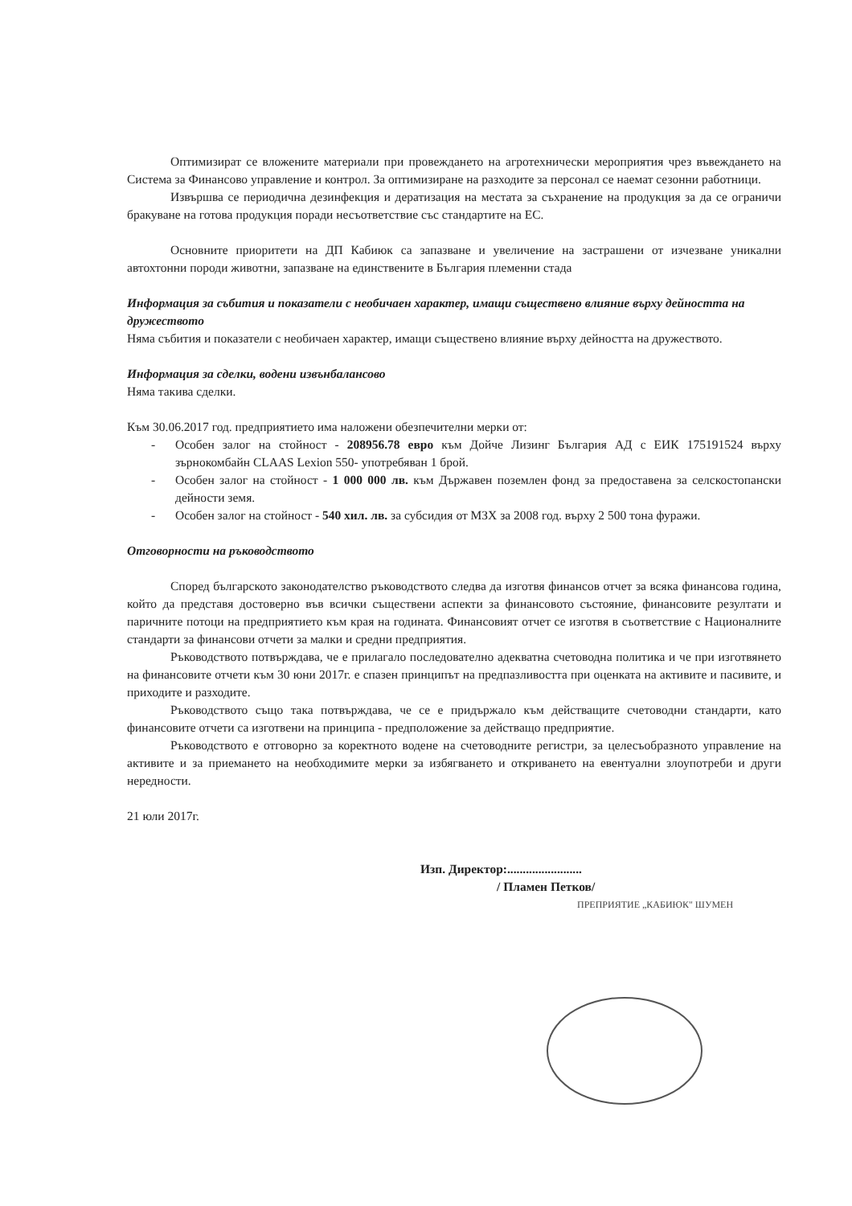Оптимизират се вложените материали при провеждането на агротехнически мероприятия чрез въвеждането на Система за Финансово управление и контрол. За оптимизиране на разходите за персонал се наемат сезонни работници.
Извършва се периодична дезинфекция и дератизация на местата за съхранение на продукция за да се ограничи бракуване на готова продукция поради несъответствие със стандартите на ЕС.
Основните приоритети на ДП Кабиюк са запазване и увеличение на застрашени от изчезване уникални автохтонни породи животни, запазване на единствените в България племенни стада
Информация за събития и показатели с необичаен характер, имащи съществено влияние върху дейността на дружеството
Няма събития и показатели с необичаен характер, имащи съществено влияние върху дейността на дружеството.
Информация за сделки, водени извънбалансово
Няма такива сделки.
Към 30.06.2017 год. предприятието има наложени обезпечителни мерки от:
- Особен залог на стойност - 208956.78 евро към Дойче Лизинг България АД с ЕИК 175191524 върху зърнокомбайн CLAAS Lexion 550- употребяван 1 брой.
- Особен залог на стойност - 1 000 000 лв. към Държавен поземлен фонд за предоставена за селскостопански дейности земя.
- Особен залог на стойност - 540 хил. лв. за субсидия от МЗХ за 2008 год. върху 2 500 тона фуражи.
Отговорности на ръководството
Според българското законодателство ръководството следва да изготвя финансов отчет за всяка финансова година, който да представя достоверно във всички съществени аспекти за финансовото състояние, финансовите резултати и паричните потоци на предприятието към края на годината. Финансовият отчет се изготвя в съответствие с Националните стандарти за финансови отчети за малки и средни предприятия.
Ръководството потвърждава, че е прилагало последователно адекватна счетоводна политика и че при изготвянето на финансовите отчети към 30 юни 2017г. е спазен принципът на предпазливостта при оценката на активите и пасивите, и приходите и разходите.
Ръководството също така потвърждава, че се е придържало към действащите счетоводни стандарти, като финансовите отчети са изготвени на принципа - предположение за действащо предприятие.
Ръководството е отговорно за коректното водене на счетоводните регистри, за целесъобразното управление на активите и за приемането на необходимите мерки за избягването и откриването на евентуални злоупотреби и други нередности.
21 юли 2017г.
Изп. Директор:........................
/ Пламен Петков/
ПРЕПРИЯТИЕ „КАБИЮК" ШУМЕН